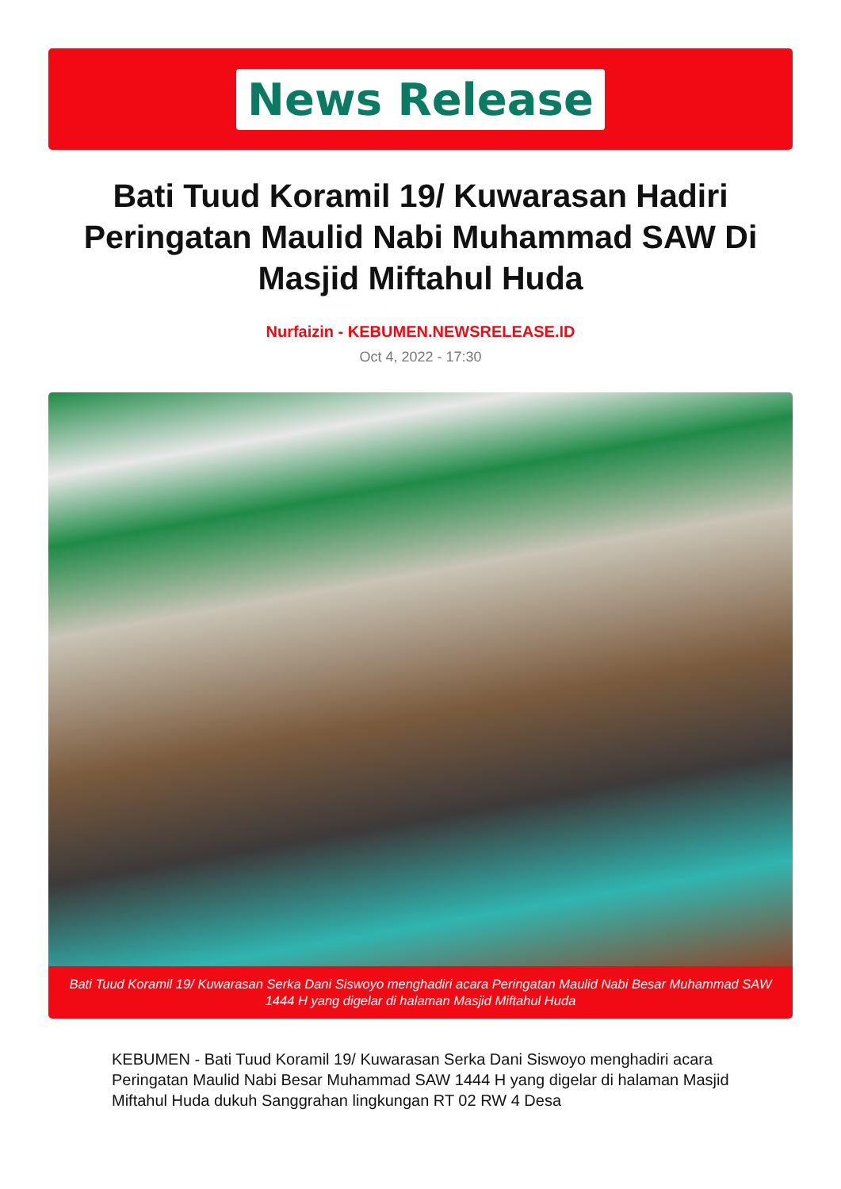News Release
Bati Tuud Koramil 19/ Kuwarasan Hadiri Peringatan Maulid Nabi Muhammad SAW Di Masjid Miftahul Huda
Nurfaizin - KEBUMEN.NEWSRELEASE.ID
Oct 4, 2022 - 17:30
Bati Tuud Koramil 19/ Kuwarasan Serka Dani Siswoyo menghadiri acara Peringatan Maulid Nabi Besar Muhammad SAW 1444 H yang digelar di halaman Masjid Miftahul Huda
KEBUMEN - Bati Tuud Koramil 19/ Kuwarasan Serka Dani Siswoyo menghadiri acara Peringatan Maulid Nabi Besar Muhammad SAW 1444 H yang digelar di halaman Masjid Miftahul Huda dukuh Sanggrahan lingkungan RT 02 RW 4 Desa